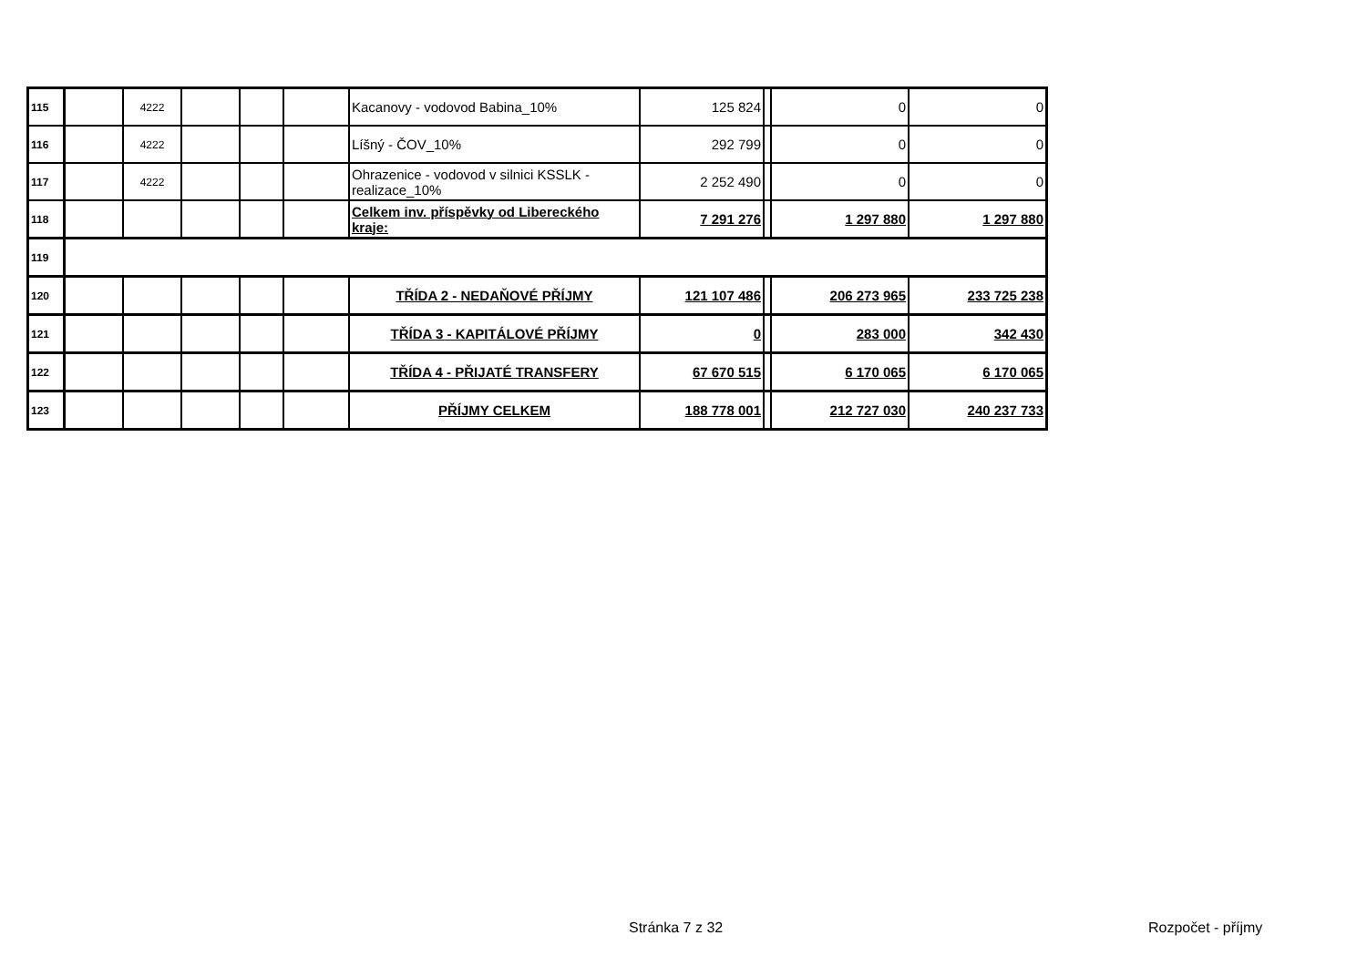| 115 | | 4222 | | | | Kacanovy - vodovod Babina_10% | 125 824 | | 0 | 0 |
| 116 | | 4222 | | | | Líšný - ČOV_10% | 292 799 | | 0 | 0 |
| 117 | | 4222 | | | | Ohrazenice - vodovod v silnici KSSLK - realizace_10% | 2 252 490 | | 0 | 0 |
| 118 | | | | | | Celkem inv. příspěvky od Libereckého kraje: | 7 291 276 | | 1 297 880 | 1 297 880 |
| 119 | | | | | | | | | | |
| 120 | | | | | | TŘÍDA 2 - NEDAŇOVÉ PŘÍJMY | 121 107 486 | | 206 273 965 | 233 725 238 |
| 121 | | | | | | TŘÍDA 3 - KAPITÁLOVÉ PŘÍJMY | 0 | | 283 000 | 342 430 |
| 122 | | | | | | TŘÍDA 4 - PŘIJATÉ TRANSFERY | 67 670 515 | | 6 170 065 | 6 170 065 |
| 123 | | | | | | PŘÍJMY CELKEM | 188 778 001 | | 212 727 030 | 240 237 733 |
Stránka 7 z 32 Rozpočet - příjmy